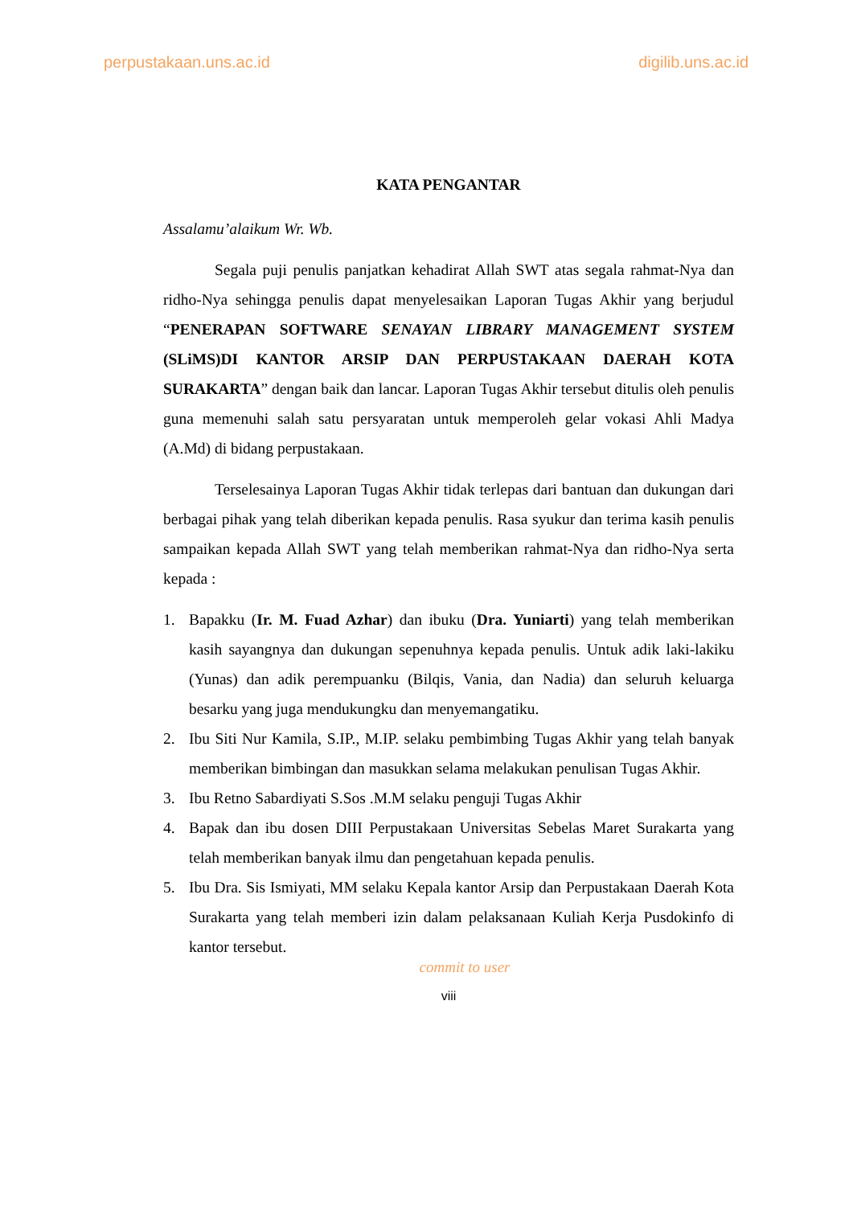perpustakaan.uns.ac.id digilib.uns.ac.id
KATA PENGANTAR
Assalamu’alaikum Wr. Wb.
Segala puji penulis panjatkan kehadirat Allah SWT atas segala rahmat-Nya dan ridho-Nya sehingga penulis dapat menyelesaikan Laporan Tugas Akhir yang berjudul “PENERAPAN SOFTWARE SENAYAN LIBRARY MANAGEMENT SYSTEM (SLiMS)DI KANTOR ARSIP DAN PERPUSTAKAAN DAERAH KOTA SURAKARTA” dengan baik dan lancar. Laporan Tugas Akhir tersebut ditulis oleh penulis guna memenuhi salah satu persyaratan untuk memperoleh gelar vokasi Ahli Madya (A.Md) di bidang perpustakaan.
Terselesainya Laporan Tugas Akhir tidak terlepas dari bantuan dan dukungan dari berbagai pihak yang telah diberikan kepada penulis. Rasa syukur dan terima kasih penulis sampaikan kepada Allah SWT yang telah memberikan rahmat-Nya dan ridho-Nya serta kepada :
1. Bapakku (Ir. M. Fuad Azhar) dan ibuku (Dra. Yuniarti) yang telah memberikan kasih sayangnya dan dukungan sepenuhnya kepada penulis. Untuk adik laki-lakiku (Yunas) dan adik perempuanku (Bilqis, Vania, dan Nadia) dan seluruh keluarga besarku yang juga mendukungku dan menyemangatiku.
2. Ibu Siti Nur Kamila, S.IP., M.IP. selaku pembimbing Tugas Akhir yang telah banyak memberikan bimbingan dan masukkan selama melakukan penulisan Tugas Akhir.
3. Ibu Retno Sabardiyati S.Sos .M.M selaku penguji Tugas Akhir
4. Bapak dan ibu dosen DIII Perpustakaan Universitas Sebelas Maret Surakarta yang telah memberikan banyak ilmu dan pengetahuan kepada penulis.
5. Ibu Dra. Sis Ismiyati, MM selaku Kepala kantor Arsip dan Perpustakaan Daerah Kota Surakarta yang telah memberi izin dalam pelaksanaan Kuliah Kerja Pusdokinfo di kantor tersebut.
commit to user
viii